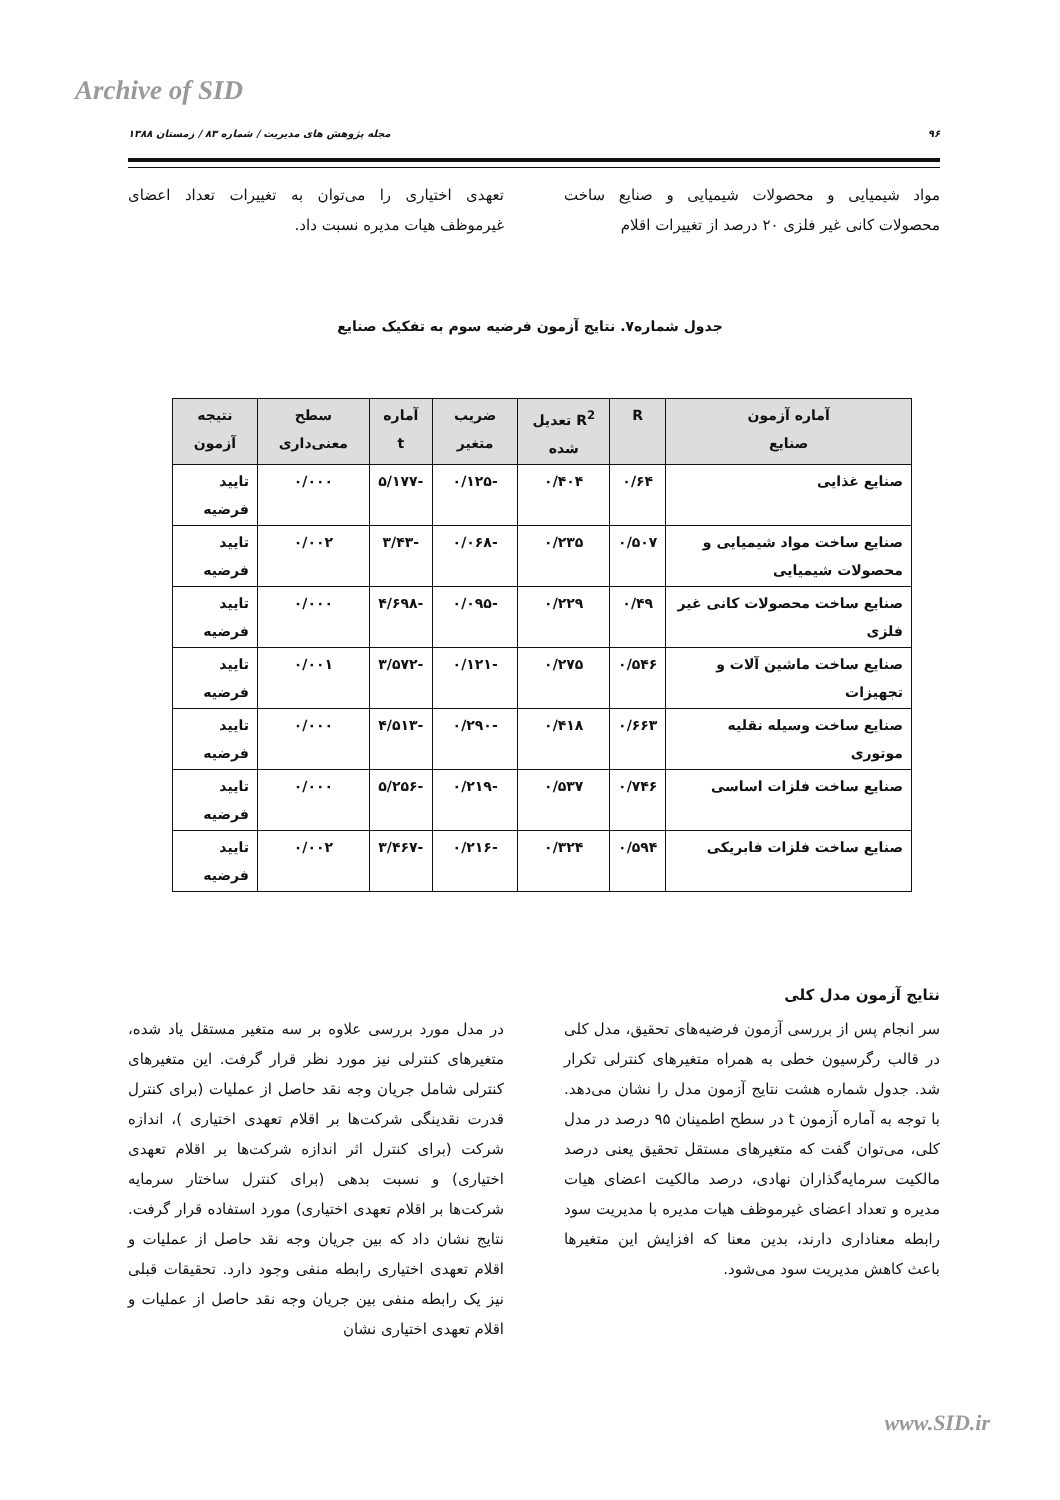Archive of SID
۹۶ مجله پژوهش های مدیریت / شماره ۸۳ / زمستان ۱۳۸۸
مواد شیمیایی و محصولات شیمیایی و صنایع ساخت محصولات کانی غیر فلزی ۲۰ درصد از تغییرات اقلام
تعهدی اختیاری را می‌توان به تغییرات تعداد اعضای غیرموظف هیات مدیره نسبت داد.
جدول شماره۷. نتایج آزمون فرضیه سوم به تفکیک صنایع
| آماره آزمون صنایع | R | R<sup>2</sup> تعدیل شده | ضریب متغیر | آماره t | سطح معنی‌داری | نتیجه آزمون |
| --- | --- | --- | --- | --- | --- | --- |
| صنایع غذایی | ۰/۶۴ | ۰/۴۰۴ | -۰/۱۲۵ | -۵/۱۷۷ | ۰/۰۰۰ | تایید فرضیه |
| صنایع ساخت مواد شیمیایی و محصولات شیمیایی | ۰/۵۰۷ | ۰/۲۳۵ | -۰/۰۶۸ | -۳/۴۳ | ۰/۰۰۲ | تایید فرضیه |
| صنایع ساخت محصولات کانی غیر فلزی | ۰/۴۹ | ۰/۲۲۹ | -۰/۰۹۵ | -۴/۶۹۸ | ۰/۰۰۰ | تایید فرضیه |
| صنایع ساخت ماشین آلات و تجهیزات | ۰/۵۴۶ | ۰/۲۷۵ | -۰/۱۲۱ | -۳/۵۷۲ | ۰/۰۰۱ | تایید فرضیه |
| صنایع ساخت وسیله نقلیه موتوری | ۰/۶۶۳ | ۰/۴۱۸ | -۰/۲۹۰ | -۴/۵۱۳ | ۰/۰۰۰ | تایید فرضیه |
| صنایع ساخت فلزات اساسی | ۰/۷۴۶ | ۰/۵۳۷ | -۰/۲۱۹ | -۵/۲۵۶ | ۰/۰۰۰ | تایید فرضیه |
| صنایع ساخت فلزات فابریکی | ۰/۵۹۴ | ۰/۳۲۴ | -۰/۲۱۶ | -۳/۴۶۷ | ۰/۰۰۲ | تایید فرضیه |
نتایج آزمون مدل کلی
سر انجام پس از بررسی آزمون فرضیه‌های تحقیق، مدل کلی در قالب رگرسیون خطی به همراه متغیرهای کنترلی تکرار شد. جدول شماره هشت نتایج آزمون مدل را نشان می‌دهد. با توجه به آماره آزمون t در سطح اطمینان ۹۵ درصد در مدل کلی، می‌توان گفت که متغیرهای مستقل تحقیق یعنی درصد مالکیت سرمایه‌گذاران نهادی، درصد مالکیت اعضای هیات مدیره و تعداد اعضای غیرموظف هیات مدیره با مدیریت سود رابطه معناداری دارند، بدین معنا که افزایش این متغیرها باعث کاهش مدیریت سود می‌شود.
در مدل مورد بررسی علاوه بر سه متغیر مستقل یاد شده، متغیرهای کنترلی نیز مورد نظر قرار گرفت. این متغیرهای کنترلی شامل جریان وجه نقد حاصل از عملیات (برای کنترل قدرت نقدینگی شرکت‌ها بر اقلام تعهدی اختیاری )، اندازه شرکت (برای کنترل اثر اندازه شرکت‌ها بر اقلام تعهدی اختیاری) و نسبت بدهی (برای کنترل ساختار سرمایه شرکت‌ها بر اقلام تعهدی اختیاری) مورد استفاده قرار گرفت. نتایج نشان داد که بین جریان وجه نقد حاصل از عملیات و اقلام تعهدی اختیاری رابطه منفی وجود دارد. تحقیقات قبلی نیز یک رابطه منفی بین جریان وجه نقد حاصل از عملیات و اقلام تعهدی اختیاری نشان
www.SID.ir